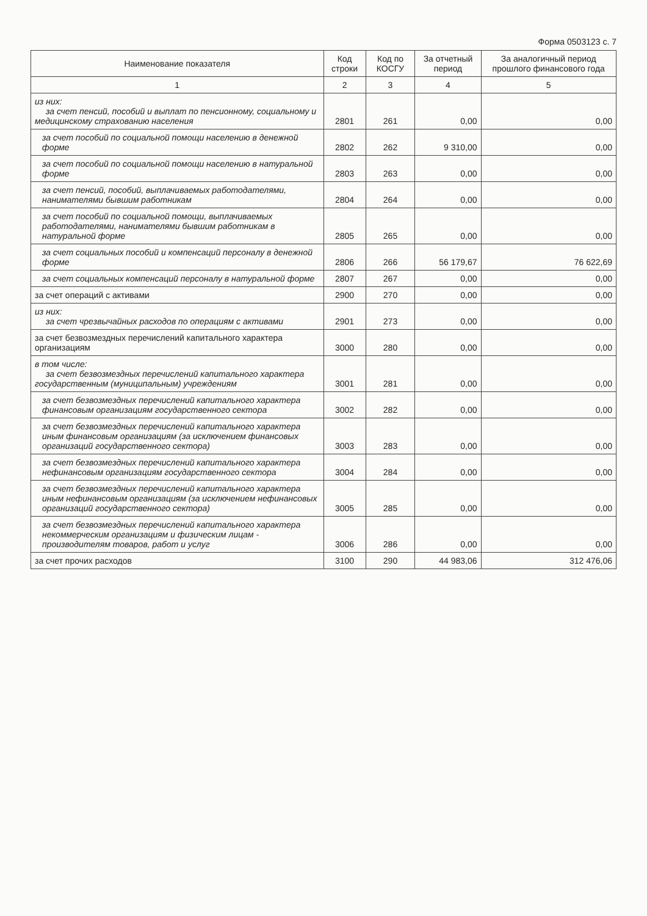Форма 0503123 с. 7
| Наименование показателя | Код строки | Код по КОСГУ | За отчетный период | За аналогичный период прошлого финансового года |
| --- | --- | --- | --- | --- |
| 1 | 2 | 3 | 4 | 5 |
| из них: за счет пенсий, пособий и выплат по пенсионному, социальному и медицинскому страхованию населения | 2801 | 261 | 0,00 | 0,00 |
| за счет пособий по социальной помощи населению в денежной форме | 2802 | 262 | 9 310,00 | 0,00 |
| за счет пособий по социальной помощи населению в натуральной форме | 2803 | 263 | 0,00 | 0,00 |
| за счет пенсий, пособий, выплачиваемых работодателями, нанимателями бывшим работникам | 2804 | 264 | 0,00 | 0,00 |
| за счет пособий по социальной помощи, выплачиваемых работодателями, нанимателями бывшим работникам в натуральной форме | 2805 | 265 | 0,00 | 0,00 |
| за счет социальных пособий и компенсаций персоналу в денежной форме | 2806 | 266 | 56 179,67 | 76 622,69 |
| за счет социальных компенсаций персоналу в натуральной форме | 2807 | 267 | 0,00 | 0,00 |
| за счет операций с активами | 2900 | 270 | 0,00 | 0,00 |
| из них: за счет чрезвычайных расходов по операциям с активами | 2901 | 273 | 0,00 | 0,00 |
| за счет безвозмездных перечислений капитального характера организациям | 3000 | 280 | 0,00 | 0,00 |
| в том числе: за счет безвозмездных перечислений капитального характера государственным (муниципальным) учреждениям | 3001 | 281 | 0,00 | 0,00 |
| за счет безвозмездных перечислений капитального характера финансовым организациям государственного сектора | 3002 | 282 | 0,00 | 0,00 |
| за счет безвозмездных перечислений капитального характера иным финансовым организациям (за исключением финансовых организаций государственного сектора) | 3003 | 283 | 0,00 | 0,00 |
| за счет безвозмездных перечислений капитального характера нефинансовым организациям государственного сектора | 3004 | 284 | 0,00 | 0,00 |
| за счет безвозмездных перечислений капитального характера иным нефинансовым организациям (за исключением нефинансовых организаций государственного сектора) | 3005 | 285 | 0,00 | 0,00 |
| за счет безвозмездных перечислений капитального характера некоммерческим организациям и физическим лицам - производителям товаров, работ и услуг | 3006 | 286 | 0,00 | 0,00 |
| за счет прочих расходов | 3100 | 290 | 44 983,06 | 312 476,06 |